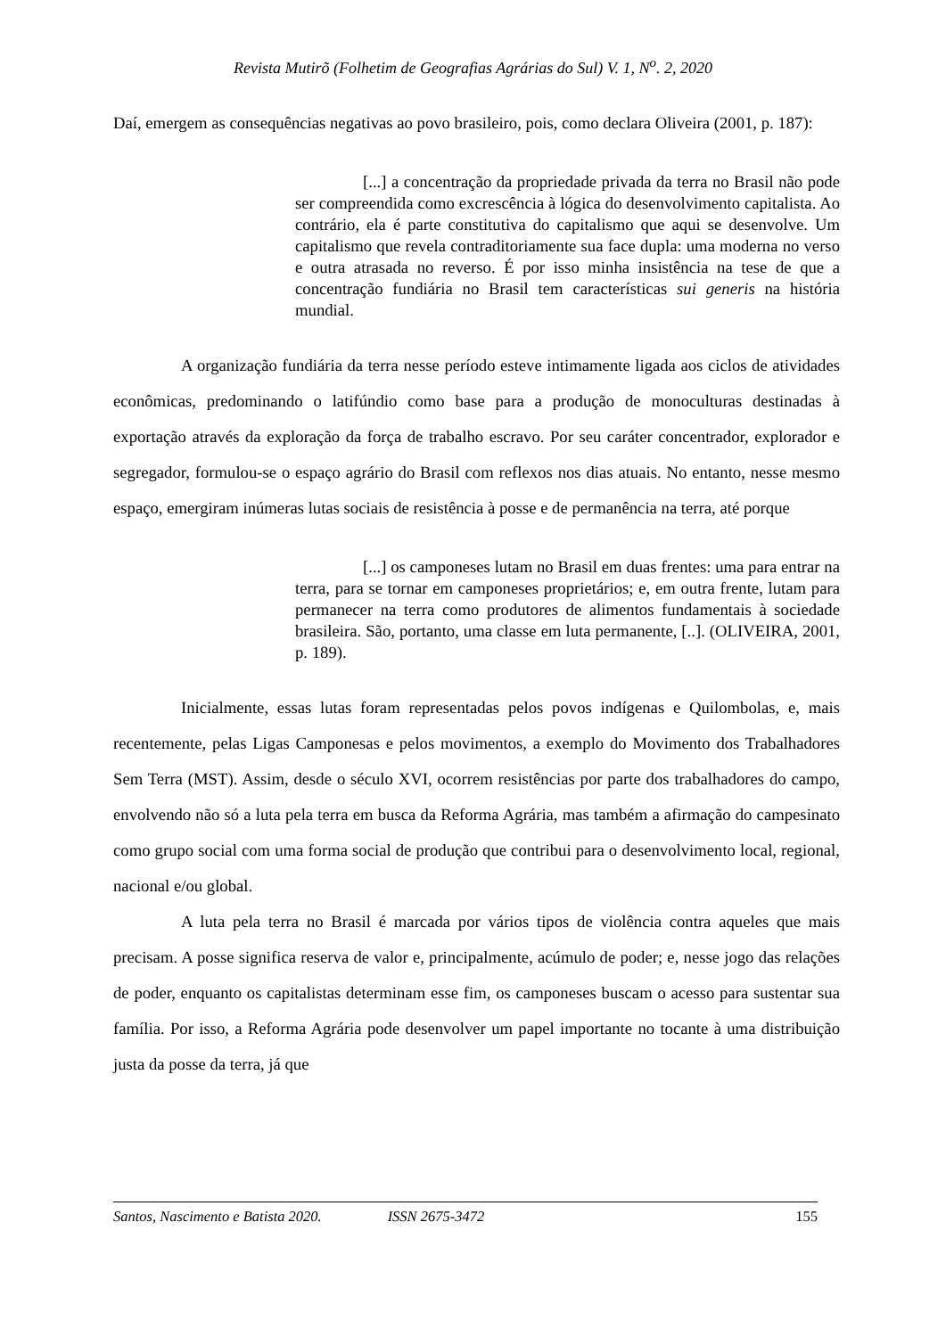Revista Mutirõ (Folhetim de Geografias Agrárias do Sul) V. 1, N<sup>o</sup>. 2, 2020
Daí, emergem as consequências negativas ao povo brasileiro, pois, como declara Oliveira (2001, p. 187):
[...] a concentração da propriedade privada da terra no Brasil não pode ser compreendida como excrescência à lógica do desenvolvimento capitalista. Ao contrário, ela é parte constitutiva do capitalismo que aqui se desenvolve. Um capitalismo que revela contraditoriamente sua face dupla: uma moderna no verso e outra atrasada no reverso. É por isso minha insistência na tese de que a concentração fundiária no Brasil tem características sui generis na história mundial.
A organização fundiária da terra nesse período esteve intimamente ligada aos ciclos de atividades econômicas, predominando o latifúndio como base para a produção de monoculturas destinadas à exportação através da exploração da força de trabalho escravo. Por seu caráter concentrador, explorador e segregador, formulou-se o espaço agrário do Brasil com reflexos nos dias atuais. No entanto, nesse mesmo espaço, emergiram inúmeras lutas sociais de resistência à posse e de permanência na terra, até porque
[...] os camponeses lutam no Brasil em duas frentes: uma para entrar na terra, para se tornar em camponeses proprietários; e, em outra frente, lutam para permanecer na terra como produtores de alimentos fundamentais à sociedade brasileira. São, portanto, uma classe em luta permanente, [..]. (OLIVEIRA, 2001, p. 189).
Inicialmente, essas lutas foram representadas pelos povos indígenas e Quilombolas, e, mais recentemente, pelas Ligas Camponesas e pelos movimentos, a exemplo do Movimento dos Trabalhadores Sem Terra (MST). Assim, desde o século XVI, ocorrem resistências por parte dos trabalhadores do campo, envolvendo não só a luta pela terra em busca da Reforma Agrária, mas também a afirmação do campesinato como grupo social com uma forma social de produção que contribui para o desenvolvimento local, regional, nacional e/ou global.
A luta pela terra no Brasil é marcada por vários tipos de violência contra aqueles que mais precisam. A posse significa reserva de valor e, principalmente, acúmulo de poder; e, nesse jogo das relações de poder, enquanto os capitalistas determinam esse fim, os camponeses buscam o acesso para sustentar sua família. Por isso, a Reforma Agrária pode desenvolver um papel importante no tocante à uma distribuição justa da posse da terra, já que
Santos, Nascimento e Batista 2020. ISSN 2675-3472 155